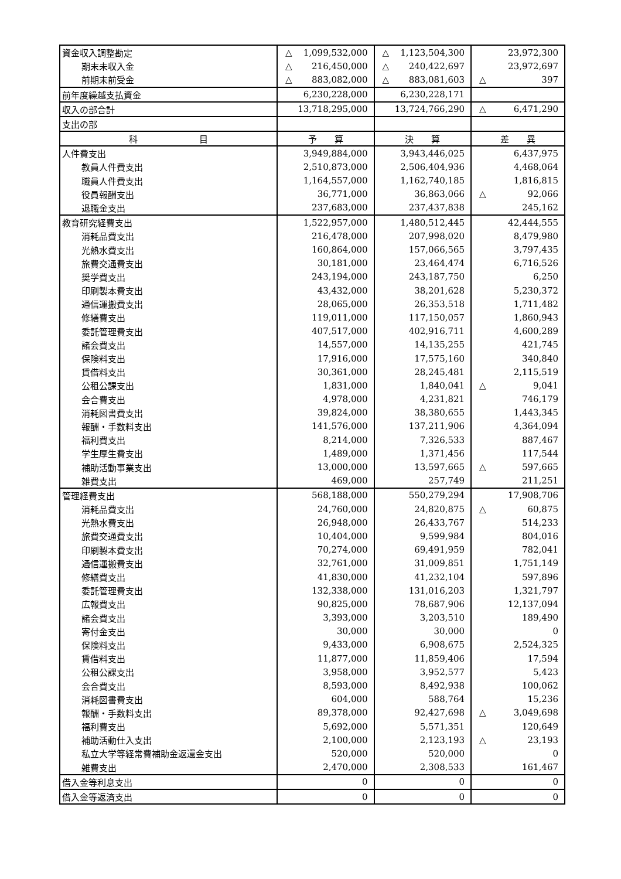| 資金収入調整勘定 | △ 1,099,532,000 | △ 1,123,504,300 | 23,972,300 |
| 期末未収入金 | △ 216,450,000 | △ 240,422,697 | 23,972,697 |
| 前期末前受金 | △ 883,082,000 | △ 883,081,603 | △ 397 |
| 前年度繰越支払資金 | 6,230,228,000 | 6,230,228,171 | |
| 収入の部合計 | 13,718,295,000 | 13,724,766,290 | △ 6,471,290 |
| 支出の部 | | | |
| 科 目 | 予 算 | 決 算 | 差 異 |
| 人件費支出 | 3,949,884,000 | 3,943,446,025 | 6,437,975 |
| 教員人件費支出 | 2,510,873,000 | 2,506,404,936 | 4,468,064 |
| 職員人件費支出 | 1,164,557,000 | 1,162,740,185 | 1,816,815 |
| 役員報酬支出 | 36,771,000 | 36,863,066 | △ 92,066 |
| 退職金支出 | 237,683,000 | 237,437,838 | 245,162 |
| 教育研究経費支出 | 1,522,957,000 | 1,480,512,445 | 42,444,555 |
| 消耗品費支出 | 216,478,000 | 207,998,020 | 8,479,980 |
| 光熱水費支出 | 160,864,000 | 157,066,565 | 3,797,435 |
| 旅費交通費支出 | 30,181,000 | 23,464,474 | 6,716,526 |
| 奨学費支出 | 243,194,000 | 243,187,750 | 6,250 |
| 印刷製本費支出 | 43,432,000 | 38,201,628 | 5,230,372 |
| 通信運搬費支出 | 28,065,000 | 26,353,518 | 1,711,482 |
| 修繕費支出 | 119,011,000 | 117,150,057 | 1,860,943 |
| 委託管理費支出 | 407,517,000 | 402,916,711 | 4,600,289 |
| 諸会費支出 | 14,557,000 | 14,135,255 | 421,745 |
| 保険料支出 | 17,916,000 | 17,575,160 | 340,840 |
| 賃借料支出 | 30,361,000 | 28,245,481 | 2,115,519 |
| 公租公課支出 | 1,831,000 | 1,840,041 | △ 9,041 |
| 会合費支出 | 4,978,000 | 4,231,821 | 746,179 |
| 消耗図書費支出 | 39,824,000 | 38,380,655 | 1,443,345 |
| 報酬・手数料支出 | 141,576,000 | 137,211,906 | 4,364,094 |
| 福利費支出 | 8,214,000 | 7,326,533 | 887,467 |
| 学生厚生費支出 | 1,489,000 | 1,371,456 | 117,544 |
| 補助活動事業支出 | 13,000,000 | 13,597,665 | △ 597,665 |
| 雑費支出 | 469,000 | 257,749 | 211,251 |
| 管理経費支出 | 568,188,000 | 550,279,294 | 17,908,706 |
| 消耗品費支出 | 24,760,000 | 24,820,875 | △ 60,875 |
| 光熱水費支出 | 26,948,000 | 26,433,767 | 514,233 |
| 旅費交通費支出 | 10,404,000 | 9,599,984 | 804,016 |
| 印刷製本費支出 | 70,274,000 | 69,491,959 | 782,041 |
| 通信運搬費支出 | 32,761,000 | 31,009,851 | 1,751,149 |
| 修繕費支出 | 41,830,000 | 41,232,104 | 597,896 |
| 委託管理費支出 | 132,338,000 | 131,016,203 | 1,321,797 |
| 広報費支出 | 90,825,000 | 78,687,906 | 12,137,094 |
| 諸会費支出 | 3,393,000 | 3,203,510 | 189,490 |
| 寄付金支出 | 30,000 | 30,000 | 0 |
| 保険料支出 | 9,433,000 | 6,908,675 | 2,524,325 |
| 賃借料支出 | 11,877,000 | 11,859,406 | 17,594 |
| 公租公課支出 | 3,958,000 | 3,952,577 | 5,423 |
| 会合費支出 | 8,593,000 | 8,492,938 | 100,062 |
| 消耗図書費支出 | 604,000 | 588,764 | 15,236 |
| 報酬・手数料支出 | 89,378,000 | 92,427,698 | △ 3,049,698 |
| 福利費支出 | 5,692,000 | 5,571,351 | 120,649 |
| 補助活動仕入支出 | 2,100,000 | 2,123,193 | △ 23,193 |
| 私立大学等経常費補助金返還金支出 | 520,000 | 520,000 | 0 |
| 雑費支出 | 2,470,000 | 2,308,533 | 161,467 |
| 借入金等利息支出 | 0 | 0 | 0 |
| 借入金等返済支出 | 0 | 0 | 0 |